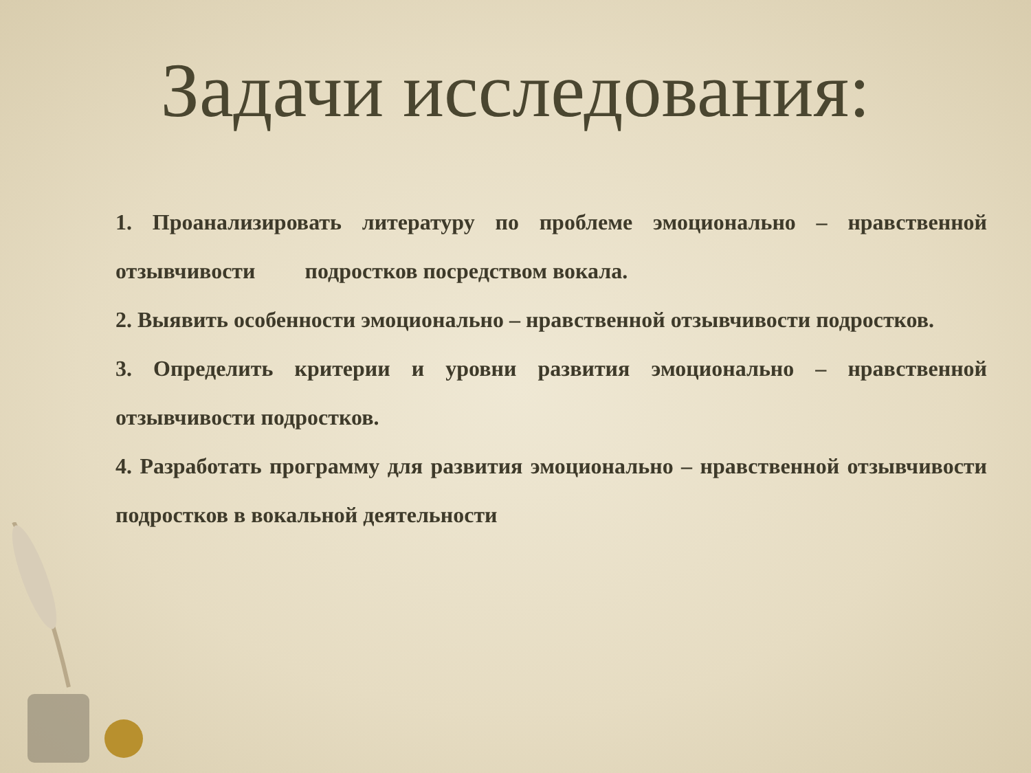Задачи исследования:
1. Проанализировать литературу по проблеме эмоционально – нравственной отзывчивости подростков посредством вокала.
2. Выявить особенности эмоционально – нравственной отзывчивости подростков.
3. Определить критерии и уровни развития эмоционально – нравственной отзывчивости подростков.
4. Разработать программу для развития эмоционально – нравственной отзывчивости подростков в вокальной деятельности